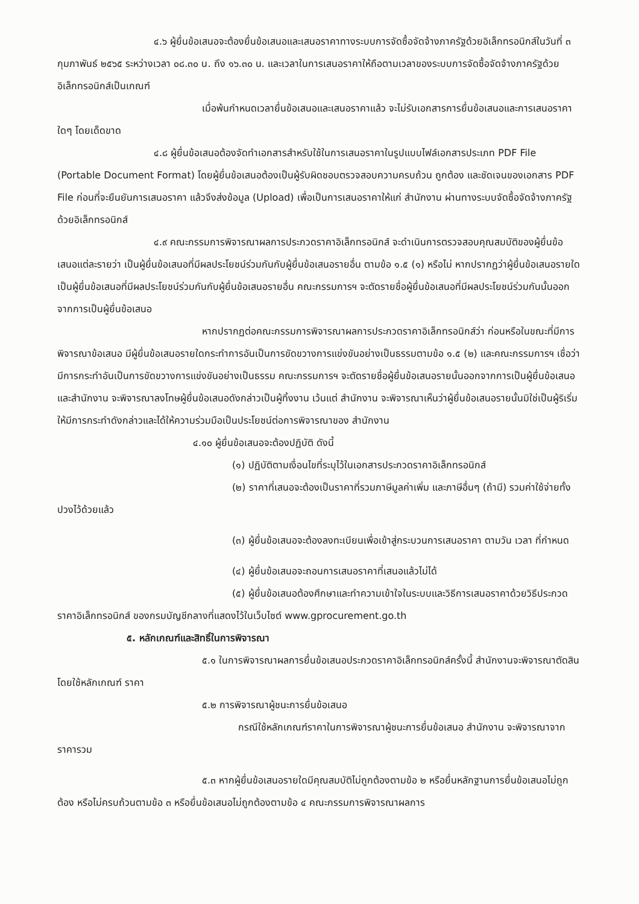๔.๖ ผู้ยื่นข้อเสนอจะต้องยื่นข้อเสนอและเสนอราคาทางระบบการจัดซื้อจัดจ้างภาครัฐด้วยอิเล็กทรอนิกส์ในวันที่ ๓ กุมภาพันธ์ ๒๕๖๕ ระหว่างเวลา ๐๘.๓๐ น. ถึง ๑๖.๓๐ น. และเวลาในการเสนอราคาให้ถือตามเวลาของระบบการจัดซื้อจัดจ้างภาครัฐด้วยอิเล็กทรอนิกส์เป็นเกณฑ์
เมื่อพ้นกำหนดเวลายื่นข้อเสนอและเสนอราคาแล้ว จะไม่รับเอกสารการยื่นข้อเสนอและการเสนอราคาใดๆ โดยเด็ดขาด
๔.๘ ผู้ยื่นข้อเสนอต้องจัดทำเอกสารสำหรับใช้ในการเสนอราคาในรูปแบบไฟล์เอกสารประเภท PDF File (Portable Document Format) โดยผู้ยื่นข้อเสนอต้องเป็นผู้รับผิดชอบตรวจสอบความครบถ้วน ถูกต้อง และชัดเจนของเอกสาร PDF File ก่อนที่จะยืนยันการเสนอราคา แล้วจึงส่งข้อมูล (Upload) เพื่อเป็นการเสนอราคาให้แก่ สำนักงาน ผ่านทางระบบจัดซื้อจัดจ้างภาครัฐด้วยอิเล็กทรอนิกส์
๔.๙ คณะกรรมการพิจารณาผลการประกวดราคาอิเล็กทรอนิกส์ จะดำเนินการตรวจสอบคุณสมบัติของผู้ยื่นข้อเสนอแต่ละรายว่า เป็นผู้ยื่นข้อเสนอที่มีผลประโยชน์ร่วมกันกับผู้ยื่นข้อเสนอรายอื่น ตามข้อ ๑.๕ (๑) หรือไม่ หากปรากฏว่าผู้ยื่นข้อเสนอรายใดเป็นผู้ยื่นข้อเสนอที่มีผลประโยชน์ร่วมกันกับผู้ยื่นข้อเสนอรายอื่น คณะกรรมการฯ จะตัดรายชื่อผู้ยื่นข้อเสนอที่มีผลประโยชน์ร่วมกันนั้นออกจากการเป็นผู้ยื่นข้อเสนอ
หากปรากฏต่อคณะกรรมการพิจารณาผลการประกวดราคาอิเล็กทรอนิกส์ว่า ก่อนหรือในขณะที่มีการพิจารณาข้อเสนอ มีผู้ยื่นข้อเสนอรายใดกระทำการอันเป็นการขัดขวางการแข่งขันอย่างเป็นธรรมตามข้อ ๑.๕ (๒) และคณะกรรมการฯ เชื่อว่ามีการกระทำอันเป็นการขัดขวางการแข่งขันอย่างเป็นธรรม คณะกรรมการฯ จะตัดรายชื่อผู้ยื่นข้อเสนอรายนั้นออกจากการเป็นผู้ยื่นข้อเสนอ และสำนักงาน จะพิจารณาลงโทษผู้ยื่นข้อเสนอดังกล่าวเป็นผู้ทิ้งงาน เว้นแต่ สำนักงาน จะพิจารณาเห็นว่าผู้ยื่นข้อเสนอรายนั้นมิใช่เป็นผู้ริเริ่มให้มีการกระทำดังกล่าวและได้ให้ความร่วมมือเป็นประโยชน์ต่อการพิจารณาของ สำนักงาน
๔.๑๐ ผู้ยื่นข้อเสนอจะต้องปฏิบัติ ดังนี้
(๑) ปฏิบัติตามเงื่อนไขที่ระบุไว้ในเอกสารประกวดราคาอิเล็กทรอนิกส์
(๒) ราคาที่เสนอจะต้องเป็นราคาที่รวมภาษีมูลค่าเพิ่ม และภาษีอื่นๆ (ถ้ามี) รวมค่าใช้จ่ายทั้งปวงไว้ด้วยแล้ว
(๓) ผู้ยื่นข้อเสนอจะต้องลงทะเบียนเพื่อเข้าสู่กระบวนการเสนอราคา ตามวัน เวลา ที่กำหนด
(๔) ผู้ยื่นข้อเสนอจะถอนการเสนอราคาที่เสนอแล้วไม่ได้
(๕) ผู้ยื่นข้อเสนอต้องศึกษาและทำความเข้าใจในระบบและวิธีการเสนอราคาด้วยวิธีประกวดราคาอิเล็กทรอนิกส์ ของกรมบัญชีกลางที่แสดงไว้ในเว็บไซต์ www.gprocurement.go.th
๕. หลักเกณฑ์และสิทธิ์ในการพิจารณา
๕.๑ ในการพิจารณาผลการยื่นข้อเสนอประกวดราคาอิเล็กทรอนิกส์ครั้งนี้ สำนักงานจะพิจารณาตัดสินโดยใช้หลักเกณฑ์ ราคา
๕.๒ การพิจารณาผู้ชนะการยื่นข้อเสนอ
กรณีใช้หลักเกณฑ์ราคาในการพิจารณาผู้ชนะการยื่นข้อเสนอ สำนักงาน จะพิจารณาจากราคารวม
๕.๓ หากผู้ยื่นข้อเสนอรายใดมีคุณสมบัติไม่ถูกต้องตามข้อ ๒ หรือยื่นหลักฐานการยื่นข้อเสนอไม่ถูกต้อง หรือไม่ครบถ้วนตามข้อ ๓ หรือยื่นข้อเสนอไม่ถูกต้องตามข้อ ๔ คณะกรรมการพิจารณาผลการ